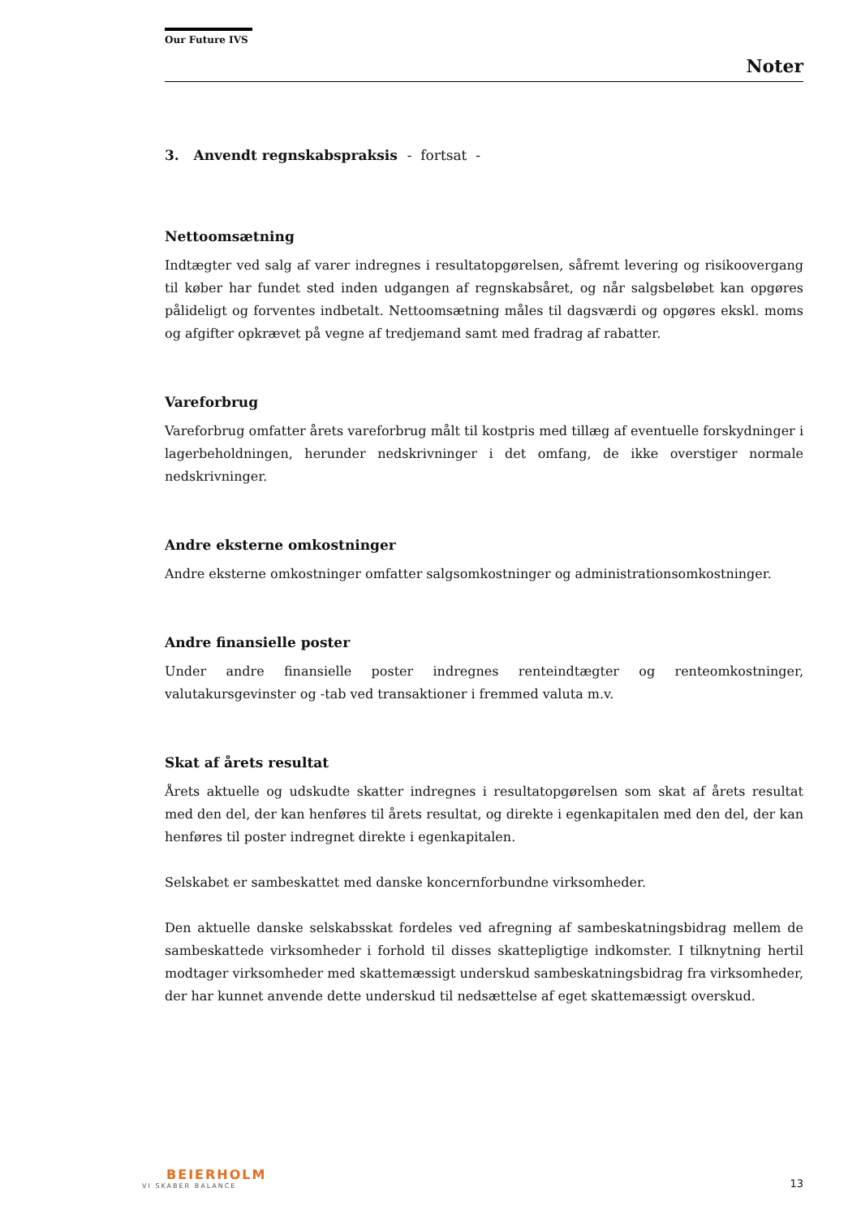Our Future IVS
Noter
3. Anvendt regnskabspraksis - fortsat -
Nettoomsætning
Indtægter ved salg af varer indregnes i resultatopgørelsen, såfremt levering og risikoovergang til køber har fundet sted inden udgangen af regnskabsåret, og når salgsbeløbet kan opgøres pålideligt og forventes indbetalt. Nettoomsætning måles til dagsværdi og opgøres ekskl. moms og afgifter opkrævet på vegne af tredjemand samt med fradrag af rabatter.
Vareforbrug
Vareforbrug omfatter årets vareforbrug målt til kostpris med tillæg af eventuelle forskydninger i lagerbeholdningen, herunder nedskrivninger i det omfang, de ikke overstiger normale nedskrivninger.
Andre eksterne omkostninger
Andre eksterne omkostninger omfatter salgsomkostninger og administrationsomkostninger.
Andre finansielle poster
Under andre finansielle poster indregnes renteindtægter og renteomkostninger, valutakursgevinster og -tab ved transaktioner i fremmed valuta m.v.
Skat af årets resultat
Årets aktuelle og udskudte skatter indregnes i resultatopgørelsen som skat af årets resultat med den del, der kan henføres til årets resultat, og direkte i egenkapitalen med den del, der kan henføres til poster indregnet direkte i egenkapitalen.
Selskabet er sambeskattet med danske koncernforbundne virksomheder.
Den aktuelle danske selskabsskat fordeles ved afregning af sambeskatningsbidrag mellem de sambeskattede virksomheder i forhold til disses skattepligtige indkomster. I tilknytning hertil modtager virksomheder med skattemæssigt underskud sambeskatningsbidrag fra virksomheder, der har kunnet anvende dette underskud til nedsættelse af eget skattemæssigt overskud.
BEIERHOLM
VI SKABER BALANCE
13